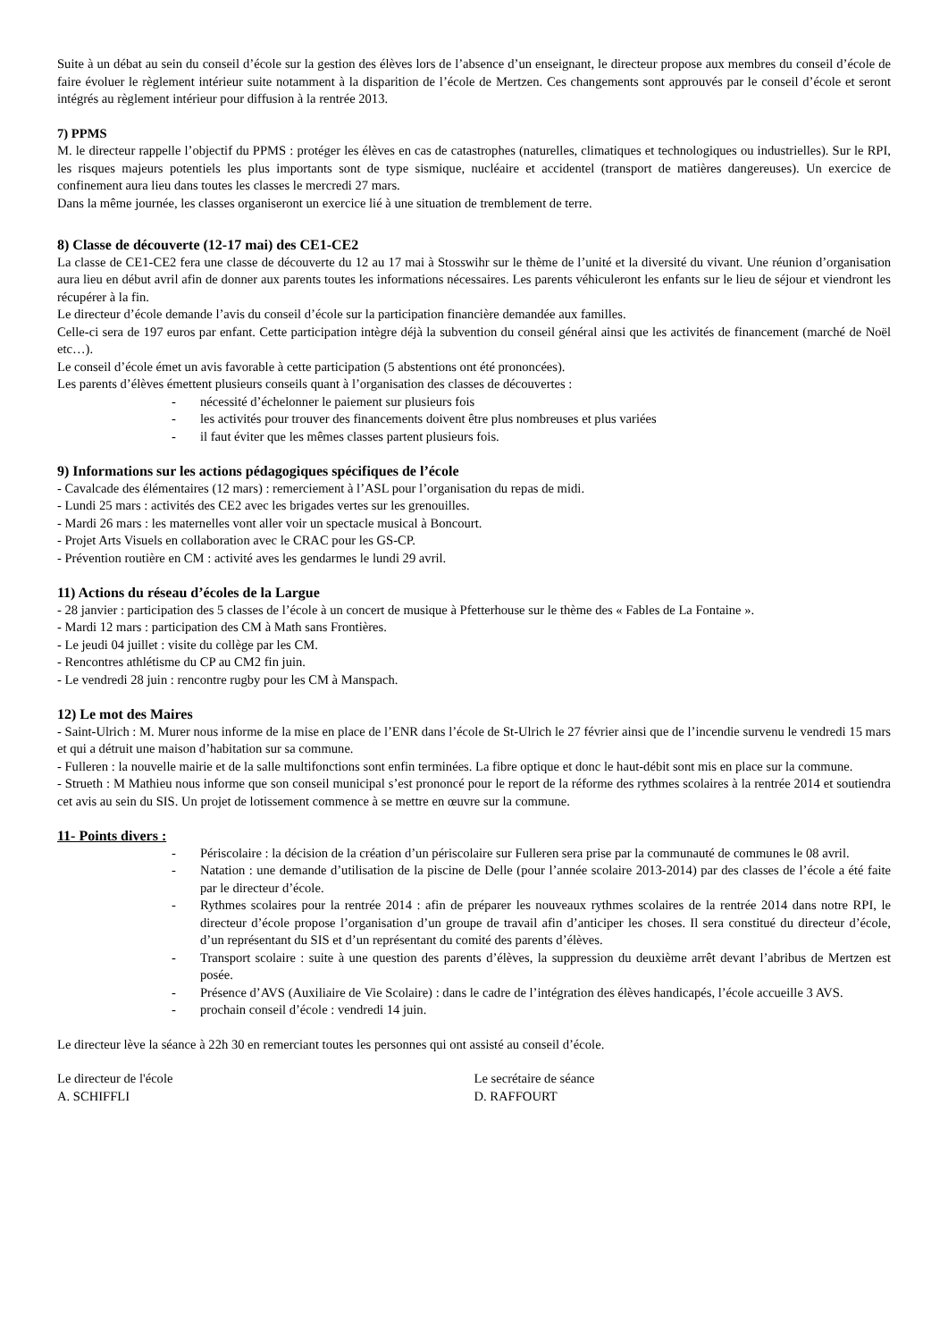Suite à un débat au sein du conseil d’école sur la gestion des élèves lors de l’absence d’un enseignant, le directeur propose aux membres du conseil d’école de faire évoluer le règlement intérieur suite notamment à la disparition de l’école de Mertzen. Ces changements sont approuvés par le conseil d’école et seront intégrés au règlement intérieur pour diffusion à la rentrée 2013.
7) PPMS
M. le directeur rappelle l’objectif du PPMS : protéger les élèves en cas de catastrophes (naturelles, climatiques et technologiques ou industrielles). Sur le RPI, les risques majeurs potentiels les plus importants sont de type sismique, nucléaire et accidentel (transport de matières dangereuses). Un exercice de confinement aura lieu dans toutes les classes le mercredi 27 mars.
Dans la même journée, les classes organiseront un exercice lié à une situation de tremblement de terre.
8) Classe de découverte (12-17 mai) des CE1-CE2
La classe de CE1-CE2 fera une classe de découverte du 12 au 17 mai à Stosswihr sur le thème de l’unité et la diversité du vivant. Une réunion d’organisation aura lieu en début avril afin de donner aux parents toutes les informations nécessaires. Les parents véhiculeront les enfants sur le lieu de séjour et viendront les récupérer à la fin.
Le directeur d’école demande l’avis du conseil d’école sur la participation financière demandée aux familles.
Celle-ci sera de 197 euros par enfant. Cette participation intègre déjà la subvention du conseil général ainsi que les activités de financement (marché de Noël etc…).
Le conseil d’école émet un avis favorable à cette participation (5 abstentions ont été prononcées).
Les parents d’élèves émettent plusieurs conseils quant à l’organisation des classes de découvertes :
- nécessité d’échelonner le paiement sur plusieurs fois
- les activités pour trouver des financements doivent être plus nombreuses et plus variées
- il faut éviter que les mêmes classes partent plusieurs fois.
9) Informations sur les actions pédagogiques spécifiques de l’école
- Cavalcade des élémentaires (12 mars) : remerciement à l’ASL pour l’organisation du repas de midi.
- Lundi 25 mars : activités des CE2 avec les brigades vertes sur les grenouilles.
- Mardi 26 mars : les maternelles vont aller voir un spectacle musical à Boncourt.
- Projet Arts Visuels en collaboration avec le CRAC pour les GS-CP.
- Prévention routière en CM : activité aves les gendarmes le lundi 29 avril.
11) Actions du réseau d’écoles de la Largue
- 28 janvier : participation des 5 classes de l’école à un concert de musique à Pfetterhouse sur le thème des « Fables de La Fontaine ».
- Mardi 12 mars : participation des CM à Math sans Frontières.
- Le jeudi 04 juillet : visite du collège par les CM.
- Rencontres athlétisme du CP au CM2 fin juin.
- Le vendredi 28 juin : rencontre rugby pour les CM à Manspach.
12) Le mot des Maires
- Saint-Ulrich : M. Murer nous informe de la mise en place de l’ENR dans l’école de St-Ulrich le 27 février ainsi que de l’incendie survenu le vendredi 15 mars et qui a détruit une maison d’habitation sur sa commune.
- Fulleren : la nouvelle mairie et de la salle multifonctions sont enfin terminées. La fibre optique et donc le haut-débit sont mis en place sur la commune.
- Strueth : M Mathieu nous informe que son conseil municipal s’est prononcé pour le report de la réforme des rythmes scolaires à la rentrée 2014 et soutiendra cet avis au sein du SIS. Un projet de lotissement commence à se mettre en œuvre sur la commune.
11- Points divers :
- Périscolaire : la décision de la création d’un périscolaire sur Fulleren sera prise par la communauté de communes le 08 avril.
- Natation : une demande d’utilisation de la piscine de Delle (pour l’année scolaire 2013-2014) par des classes de l’école a été faite par le directeur d’école.
- Rythmes scolaires pour la rentrée 2014 : afin de préparer les nouveaux rythmes scolaires de la rentrée 2014 dans notre RPI, le directeur d’école propose l’organisation d’un groupe de travail afin d’anticiper les choses. Il sera constitué du directeur d’école, d’un représentant du SIS et d’un représentant du comité des parents d’élèves.
- Transport scolaire : suite à une question des parents d’élèves, la suppression du deuxième arrêt devant l’abribus de Mertzen est posée.
- Présence d’AVS (Auxiliaire de Vie Scolaire) : dans le cadre de l’intégration des élèves handicapés, l’école accueille 3 AVS.
- prochain conseil d’école : vendredi 14 juin.
Le directeur lève la séance à 22h 30 en remerciant toutes les personnes qui ont assisté au conseil d’école.
Le directeur de l'école
A. SCHIFFLI
Le secrétaire de séance
D. RAFFOURT